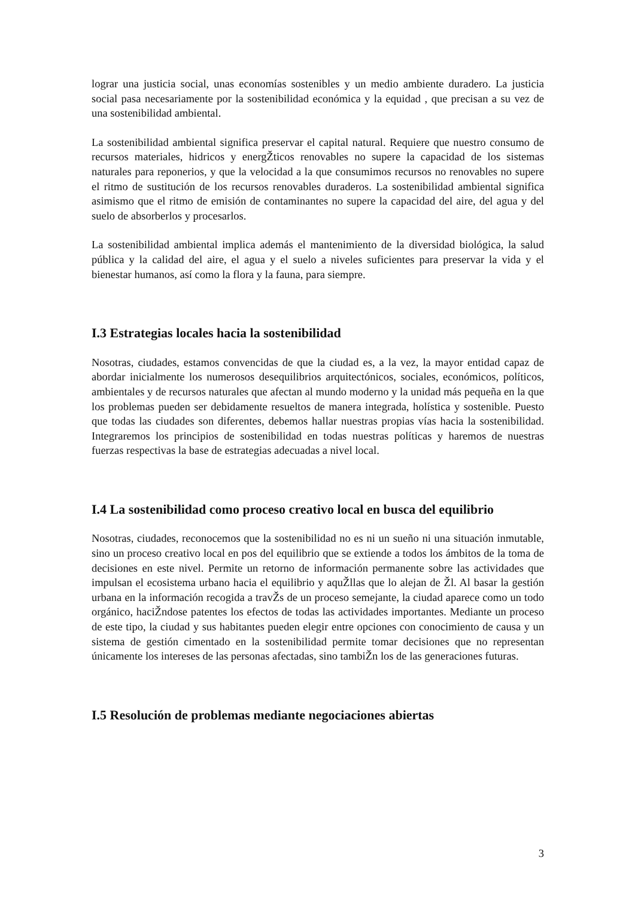lograr una justicia social, unas economías sostenibles y un medio ambiente duradero. La justicia social pasa necesariamente por la sostenibilidad económica y la equidad , que precisan a su vez de una sostenibilidad ambiental.
La sostenibilidad ambiental significa preservar el capital natural. Requiere que nuestro consumo de recursos materiales, hidricos y energŽticos renovables no supere la capacidad de los sistemas naturales para reponerios, y que la velocidad a la que consumimos recursos no renovables no supere el ritmo de sustitución de los recursos renovables duraderos. La sostenibilidad ambiental significa asimismo que el ritmo de emisión de contaminantes no supere la capacidad del aire, del agua y del suelo de absorberlos y procesarlos.
La sostenibilidad ambiental implica además el mantenimiento de la diversidad biológica, la salud pública y la calidad del aire, el agua y el suelo a niveles suficientes para preservar la vida y el bienestar humanos, así como la flora y la fauna, para siempre.
I.3 Estrategias locales hacia la sostenibilidad
Nosotras, ciudades, estamos convencidas de que la ciudad es, a la vez, la mayor entidad capaz de abordar inicialmente los numerosos desequilibrios arquitectónicos, sociales, económicos, políticos, ambientales y de recursos naturales que afectan al mundo moderno y la unidad más pequeña en la que los problemas pueden ser debidamente resueltos de manera integrada, holística y sostenible. Puesto que todas las ciudades son diferentes, debemos hallar nuestras propias vías hacia la sostenibilidad. Integraremos los principios de sostenibilidad en todas nuestras políticas y haremos de nuestras fuerzas respectivas la base de estrategias adecuadas a nivel local.
I.4 La sostenibilidad como proceso creativo local en busca del equilibrio
Nosotras, ciudades, reconocemos que la sostenibilidad no es ni un sueño ni una situación inmutable, sino un proceso creativo local en pos del equilibrio que se extiende a todos los ámbitos de la toma de decisiones en este nivel. Permite un retorno de información permanente sobre las actividades que impulsan el ecosistema urbano hacia el equilibrio y aquŽllas que lo alejan de Žl. Al basar la gestión urbana en la información recogida a travŽs de un proceso semejante, la ciudad aparece como un todo orgánico, haciŽndose patentes los efectos de todas las actividades importantes. Mediante un proceso de este tipo, la ciudad y sus habitantes pueden elegir entre opciones con conocimiento de causa y un sistema de gestión cimentado en la sostenibilidad permite tomar decisiones que no representan únicamente los intereses de las personas afectadas, sino tambiŽn los de las generaciones futuras.
I.5 Resolución de problemas mediante negociaciones abiertas
3